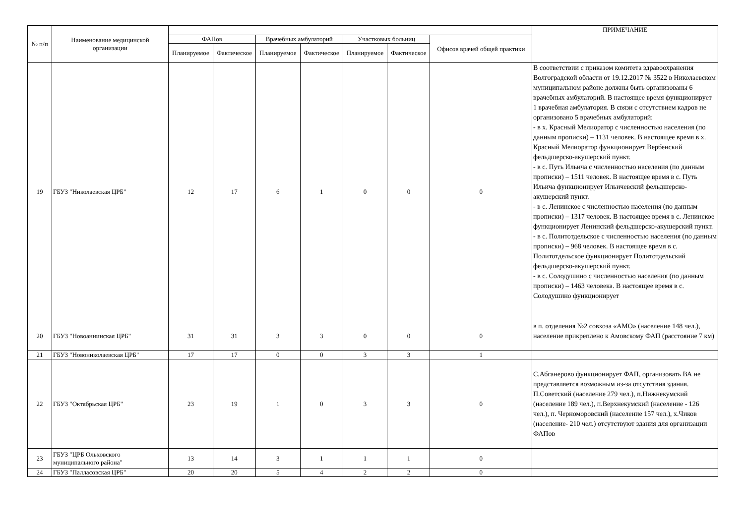| № п/п | Наименование медицинской организации | | | | | | | | ПРИМЕЧАНИЕ |
| --- | --- | --- | --- | --- | --- | --- | --- | --- | --- |
| | | ФАПов | | Врачебных амбулаторий | | Участковых больниц | | Офисов врачей общей практики | |
| | | Планируемое | Фактическое | Планируемое | Фактическое | Планируемое | Фактическое | | |
| 19 | ГБУЗ "Николаевская ЦРБ" | 12 | 17 | 6 | 1 | 0 | 0 | 0 | В соответствии с приказом комитета здравоохранения Волгоградской области от 19.12.2017 № 3522 в Николаевском муниципальном районе должны быть организованы 6 врачебных амбулаторий. В настоящее время функционирует 1 врачебная амбулатория. В связи с отсутствием кадров не организовано 5 врачебных амбулаторий: - в х. Красный Мелиоратор с численностью населения (по данным прописки) – 1131 человек. В настоящее время в х. Красный Мелиоратор функционирует Вербенский фельдшерско-акушерский пункт. - в с. Путь Ильича с численностью населения (по данным прописки) – 1511 человек. В настоящее время в с. Путь Ильича функционирует Ильичевский фельдшерско-акушерский пункт. - в с. Ленинское с численностью населения (по данным прописки) – 1317 человек. В настоящее время в с. Ленинское функционирует Ленинский фельдшерско-акушерский пункт. - в с. Политотдельское с численностью населения (по данным прописки) – 968 человек. В настоящее время в с. Политотдельское функционирует Политотдельский фельдшерско-акушерский пункт. - в с. Солодушино с численностью населения (по данным прописки) – 1463 человека. В настоящее время в с. Солодушино функционирует |
| 20 | ГБУЗ "Новоаннинская ЦРБ" | 31 | 31 | 3 | 3 | 0 | 0 | 0 | в п. отделения №2 совхоза «АМО» (население 148 чел.), население прикреплено к Амовскому ФАП (расстояние 7 км) |
| 21 | ГБУЗ "Новониколаевская ЦРБ" | 17 | 17 | 0 | 0 | 3 | 3 | 1 | |
| 22 | ГБУЗ "Октябрьская ЦРБ" | 23 | 19 | 1 | 0 | 3 | 3 | 0 | С.Абганерово функционирует ФАП, организовать ВА не представляется возможным из-за отсутствия здания. П.Советский (население 279 чел.), п.Нижнекумский (население 189 чел.), п.Верхнекумский (население - 126 чел.), п. Черноморовский (население 157 чел.), х.Чиков (население- 210 чел.) отсутствуют здания для организации ФАПов |
| 23 | ГБУЗ "ЦРБ Ольховского муниципального района" | 13 | 14 | 3 | 1 | 1 | 1 | 0 | |
| 24 | ГБУЗ "Палласовская ЦРБ" | 20 | 20 | 5 | 4 | 2 | 2 | 0 | |